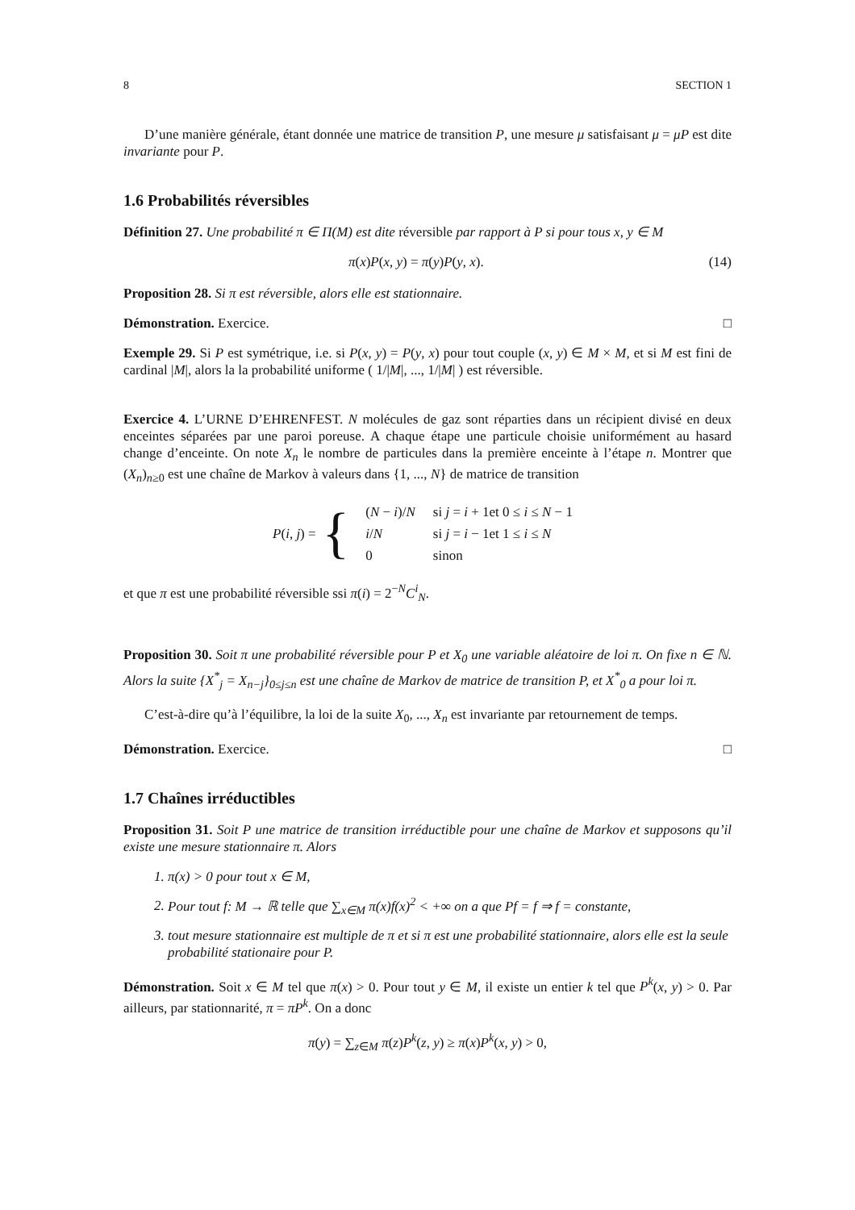8 SECTION 1
D’une manière générale, étant donnée une matrice de transition P, une mesure μ satisfaisant μ = μP est dite invariante pour P.
1.6 Probabilités réversibles
Définition 27. Une probabilité π ∈ Π(M) est dite réversible par rapport à P si pour tous x, y ∈ M
π(x)P(x, y) = π(y)P(y, x). (14)
Proposition 28. Si π est réversible, alors elle est stationnaire.
Démonstration. Exercice. □
Exemple 29. Si P est symétrique, i.e. si P(x, y) = P(y, x) pour tout couple (x, y) ∈ M × M, et si M est fini de cardinal |M|, alors la la probabilité uniforme ( 1/|M|, ..., 1/|M| ) est réversible.
Exercice 4. L’URNE D’EHRENFEST. N molécules de gaz sont réparties dans un récipient divisé en deux enceintes séparées par une paroi poreuse. A chaque étape une particule choisie uniformément au hasard change d’enceinte. On note X<sub>n</sub> le nombre de particules dans la première enceinte à l’étape n. Montrer que (X<sub>n</sub>)<sub>n≥0</sub> est une chaîne de Markov à valeurs dans {1, ..., N} de matrice de transition
P(i, j) = {
| ( N − i )/ N | si j = i + 1et 0 ≤ i ≤ N − 1 |
| i / N | si j = i − 1et 1 ≤ i ≤ N |
| 0 | sinon |
et que π est une probabilité réversible ssi π(i) = 2<sup>−N</sup>C<sup>i</sup><sub>N</sub>.
Proposition 30. Soit π une probabilité réversible pour P et X<sub>0</sub> une variable aléatoire de loi π. On fixe n ∈ ℕ. Alors la suite {X<sup>*</sup><sub>j</sub> = X<sub>n−j</sub>}<sub>0≤j≤n</sub> est une chaîne de Markov de matrice de transition P, et X<sup>*</sup><sub>0</sub> a pour loi π.
C’est-à-dire qu’à l’équilibre, la loi de la suite X<sub>0</sub>, ..., X<sub>n</sub> est invariante par retournement de temps.
Démonstration. Exercice. □
1.7 Chaînes irréductibles
Proposition 31. Soit P une matrice de transition irréductible pour une chaîne de Markov et supposons qu’il existe une mesure stationnaire π. Alors
1. π(x) > 0 pour tout x ∈ M,
2. Pour tout f: M → ℝ telle que ∑<sub>x∈M</sub> π(x)f(x)<sup>2</sup> < +∞ on a que Pf = f ⇒ f = constante,
3. tout mesure stationnaire est multiple de π et si π est une probabilité stationnaire, alors elle est la seule probabilité stationaire pour P.
Démonstration. Soit x ∈ M tel que π(x) > 0. Pour tout y ∈ M, il existe un entier k tel que P<sup>k</sup>(x, y) > 0. Par ailleurs, par stationnarité, π = πP<sup>k</sup>. On a donc
π(y) = ∑<sub>z∈M</sub> π(z)P<sup>k</sup>(z, y) ≥ π(x)P<sup>k</sup>(x, y) > 0,